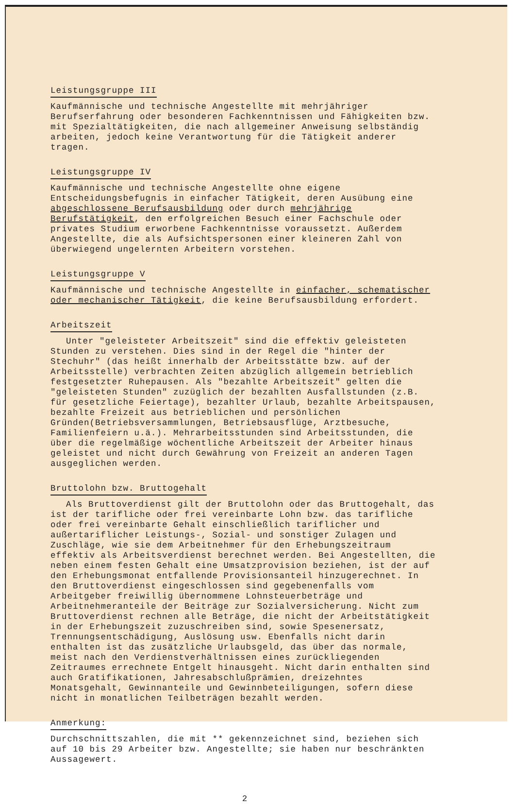Leistungsgruppe III
Kaufmännische und technische Angestellte mit mehrjähriger Berufserfahrung oder besonderen Fachkenntnissen und Fähigkeiten bzw. mit Spezialtätigkeiten, die nach allgemeiner Anweisung selbständig arbeiten, jedoch keine Verantwortung für die Tätigkeit anderer tragen.
Leistungsgruppe IV
Kaufmännische und technische Angestellte ohne eigene Entscheidungsbefugnis in einfacher Tätigkeit, deren Ausübung eine abgeschlossene Berufsausbildung oder durch mehrjährige Berufstätigkeit, den erfolgreichen Besuch einer Fachschule oder privates Studium erworbene Fachkenntnisse voraussetzt. Außerdem Angestellte, die als Aufsichtspersonen einer kleineren Zahl von überwiegend ungelernten Arbeitern vorstehen.
Leistungsgruppe V
Kaufmännische und technische Angestellte in einfacher, schematischer oder mechanischer Tätigkeit, die keine Berufsausbildung erfordert.
Arbeitszeit
Unter "geleisteter Arbeitszeit" sind die effektiv geleisteten Stunden zu verstehen. Dies sind in der Regel die "hinter der Stechuhr" (das heißt innerhalb der Arbeitsstätte bzw. auf der Arbeitsstelle) verbrachten Zeiten abzüglich allgemein betrieblich festgesetzter Ruhepausen. Als "bezahlte Arbeitszeit" gelten die "geleisteten Stunden" zuzüglich der bezahlten Ausfallstunden (z.B. für gesetzliche Feiertage), bezahlter Urlaub, bezahlte Arbeitspausen, bezahlte Freizeit aus betrieblichen und persönlichen Gründen(Betriebsversammlungen, Betriebsausflüge, Arztbesuche, Familienfeiern u.ä.). Mehrarbeitsstunden sind Arbeitsstunden, die über die regelmäßige wöchentliche Arbeitszeit der Arbeiter hinaus geleistet und nicht durch Gewährung von Freizeit an anderen Tagen ausgeglichen werden.
Bruttolohn bzw. Bruttogehalt
Als Bruttoverdienst gilt der Bruttolohn oder das Bruttogehalt, das ist der tarifliche oder frei vereinbarte Lohn bzw. das tarifliche oder frei vereinbarte Gehalt einschließlich tariflicher und außertariflicher Leistungs-, Sozial- und sonstiger Zulagen und Zuschläge, wie sie dem Arbeitnehmer für den Erhebungszeitraum effektiv als Arbeitsverdienst berechnet werden. Bei Angestellten, die neben einem festen Gehalt eine Umsatzprovision beziehen, ist der auf den Erhebungsmonat entfallende Provisionsanteil hinzugerechnet. In den Bruttoverdienst eingeschlossen sind gegebenenfalls vom Arbeitgeber freiwillig übernommene Lohnsteuerbeträge und Arbeitnehmeranteile der Beiträge zur Sozialversicherung. Nicht zum Bruttoverdienst rechnen alle Beträge, die nicht der Arbeitstätigkeit in der Erhebungszeit zuzuschreiben sind, sowie Spesenersatz, Trennungsentschädigung, Auslösung usw. Ebenfalls nicht darin enthalten ist das zusätzliche Urlaubsgeld, das über das normale, meist nach den Verdienstverhältnissen eines zurückliegenden Zeitraumes errechnete Entgelt hinausgeht. Nicht darin enthalten sind auch Gratifikationen, Jahresabschlußprämien, dreizehntes Monatsgehalt, Gewinnanteile und Gewinnbeteiligungen, sofern diese nicht in monatlichen Teilbeträgen bezahlt werden.
Anmerkung:
Durchschnittszahlen, die mit ** gekennzeichnet sind, beziehen sich auf 10 bis 29 Arbeiter bzw. Angestellte; sie haben nur beschränkten Aussagewert.
2